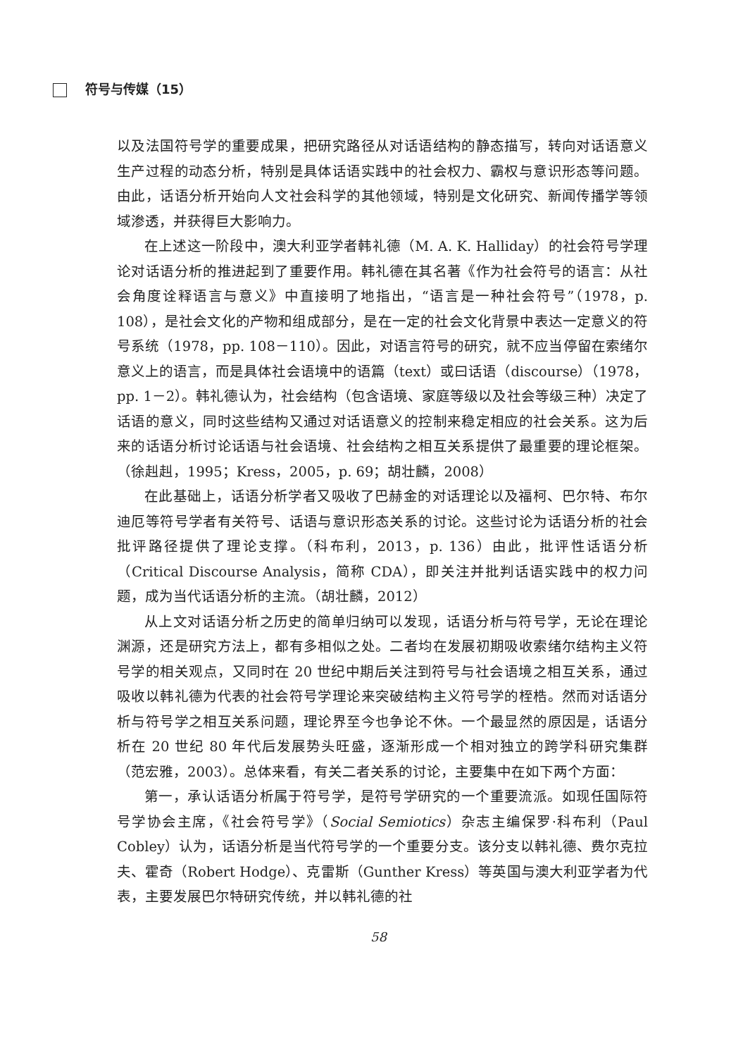符号与传媒（15）
以及法国符号学的重要成果，把研究路径从对话语结构的静态描写，转向对话语意义生产过程的动态分析，特别是具体话语实践中的社会权力、霸权与意识形态等问题。由此，话语分析开始向人文社会科学的其他领域，特别是文化研究、新闻传播学等领域渗透，并获得巨大影响力。
在上述这一阶段中，澳大利亚学者韩礼德（M. A. K. Halliday）的社会符号学理论对话语分析的推进起到了重要作用。韩礼德在其名著《作为社会符号的语言：从社会角度诠释语言与意义》中直接明了地指出，“语言是一种社会符号”（1978，p. 108），是社会文化的产物和组成部分，是在一定的社会文化背景中表达一定意义的符号系统（1978，pp. 108－110）。因此，对语言符号的研究，就不应当停留在索绪尔意义上的语言，而是具体社会语境中的语篇（text）或曰话语（discourse）（1978，pp. 1－2）。韩礼德认为，社会结构（包含语境、家庭等级以及社会等级三种）决定了话语的意义，同时这些结构又通过对话语意义的控制来稳定相应的社会关系。这为后来的话语分析讨论话语与社会语境、社会结构之相互关系提供了最重要的理论框架。（徐赳赳，1995；Kress，2005，p. 69；胡壮麟，2008）
在此基础上，话语分析学者又吸收了巴赫金的对话理论以及福柯、巴尔特、布尔迪厄等符号学者有关符号、话语与意识形态关系的讨论。这些讨论为话语分析的社会批评路径提供了理论支撑。（科布利，2013，p. 136）由此，批评性话语分析（Critical Discourse Analysis，简称 CDA），即关注并批判话语实践中的权力问题，成为当代话语分析的主流。（胡壮麟，2012）
从上文对话语分析之历史的简单归纳可以发现，话语分析与符号学，无论在理论渊源，还是研究方法上，都有多相似之处。二者均在发展初期吸收索绪尔结构主义符号学的相关观点，又同时在 20 世纪中期后关注到符号与社会语境之相互关系，通过吸收以韩礼德为代表的社会符号学理论来突破结构主义符号学的桎梏。然而对话语分析与符号学之相互关系问题，理论界至今也争论不休。一个最显然的原因是，话语分析在 20 世纪 80 年代后发展势头旺盛，逐渐形成一个相对独立的跨学科研究集群（范宏雅，2003）。总体来看，有关二者关系的讨论，主要集中在如下两个方面：
第一，承认话语分析属于符号学，是符号学研究的一个重要流派。如现任国际符号学协会主席，《社会符号学》（Social Semiotics）杂志主编保罗·科布利（Paul Cobley）认为，话语分析是当代符号学的一个重要分支。该分支以韩礼德、费尔克拉夫、霍奇（Robert Hodge）、克雷斯（Gunther Kress）等英国与澳大利亚学者为代表，主要发展巴尔特研究传统，并以韩礼德的社
58